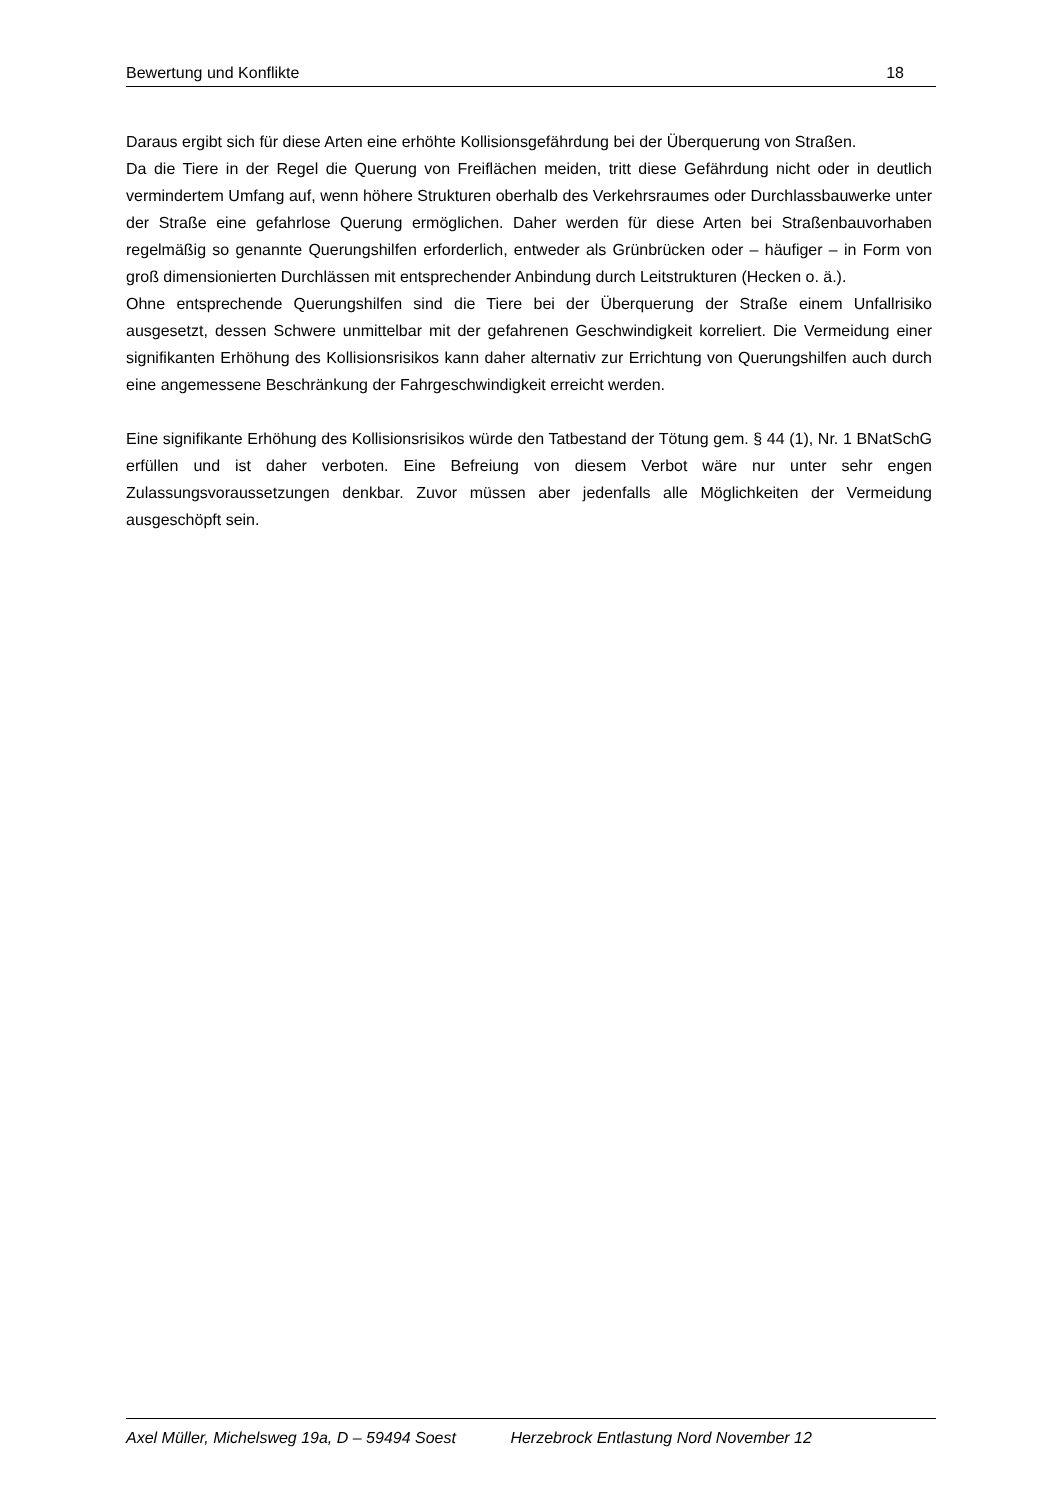Bewertung und Konflikte 18
Daraus ergibt sich für diese Arten eine erhöhte Kollisionsgefährdung bei der Überquerung von Straßen.
Da die Tiere in der Regel die Querung von Freiflächen meiden, tritt diese Gefährdung nicht oder in deutlich vermindertem Umfang auf, wenn höhere Strukturen oberhalb des Verkehrsraumes oder Durchlassbauwerke unter der Straße eine gefahrlose Querung ermöglichen. Daher werden für diese Arten bei Straßenbauvorhaben regelmäßig so genannte Querungshilfen erforderlich, entweder als Grünbrücken oder – häufiger – in Form von groß dimensionierten Durchlässen mit entsprechender Anbindung durch Leitstrukturen (Hecken o. ä.).
Ohne entsprechende Querungshilfen sind die Tiere bei der Überquerung der Straße einem Unfallrisiko ausgesetzt, dessen Schwere unmittelbar mit der gefahrenen Geschwindigkeit korreliert. Die Vermeidung einer signifikanten Erhöhung des Kollisionsrisikos kann daher alternativ zur Errichtung von Querungshilfen auch durch eine angemessene Beschränkung der Fahrgeschwindigkeit erreicht werden.
Eine signifikante Erhöhung des Kollisionsrisikos würde den Tatbestand der Tötung gem. § 44 (1), Nr. 1 BNatSchG erfüllen und ist daher verboten. Eine Befreiung von diesem Verbot wäre nur unter sehr engen Zulassungsvoraussetzungen denkbar. Zuvor müssen aber jedenfalls alle Möglichkeiten der Vermeidung ausgeschöpft sein.
Axel Müller, Michelsweg 19a, D – 59494 Soest Herzebrock Entlastung Nord November 12